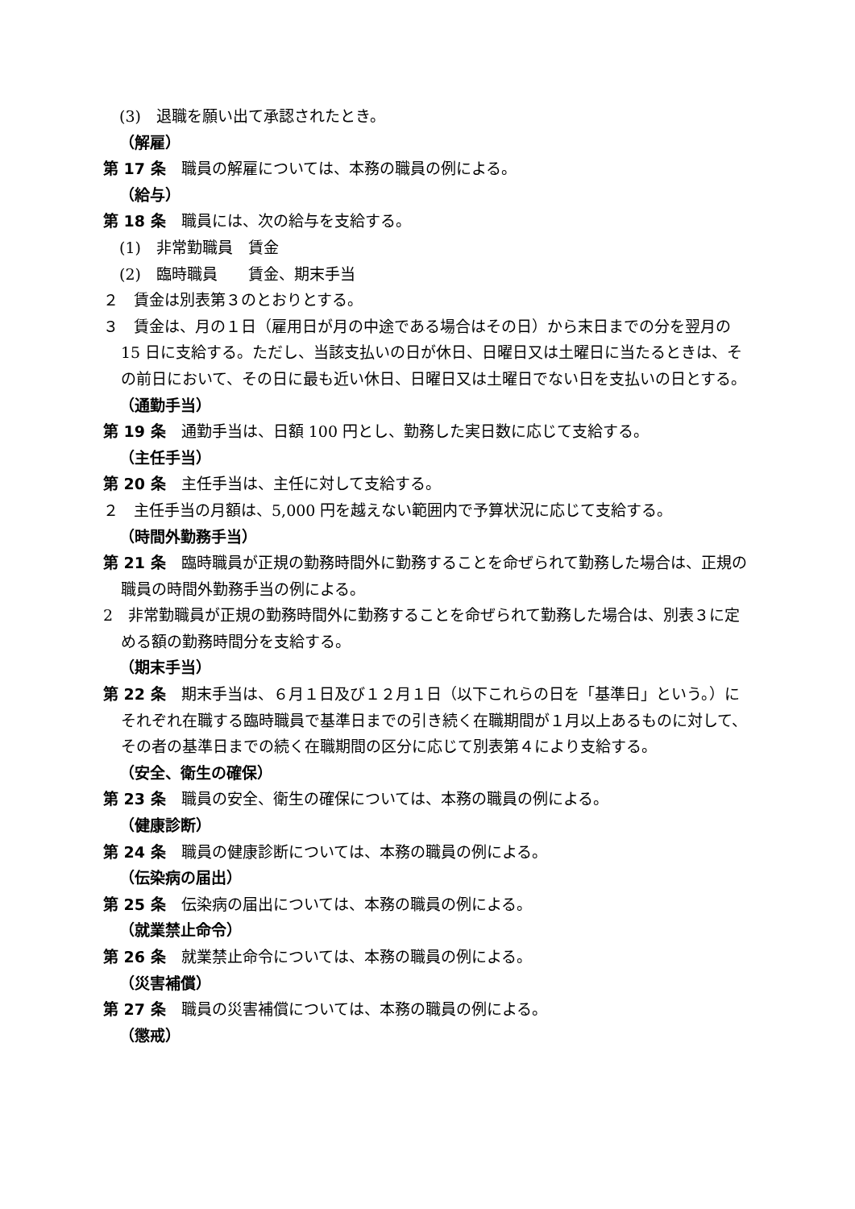(3)　退職を願い出て承認されたとき。
（解雇）
第 17 条　職員の解雇については、本務の職員の例による。
（給与）
第 18 条　職員には、次の給与を支給する。
(1)　非常勤職員　賃金
(2)　臨時職員　　賃金、期末手当
２　賃金は別表第３のとおりとする。
３　賃金は、月の１日（雇用日が月の中途である場合はその日）から末日までの分を翌月の 15 日に支給する。ただし、当該支払いの日が休日、日曜日又は土曜日に当たるときは、その前日において、その日に最も近い休日、日曜日又は土曜日でない日を支払いの日とする。
（通勤手当）
第 19 条　通勤手当は、日額 100 円とし、勤務した実日数に応じて支給する。
（主任手当）
第 20 条　主任手当は、主任に対して支給する。
２　主任手当の月額は、5,000 円を越えない範囲内で予算状況に応じて支給する。
（時間外勤務手当）
第 21 条　臨時職員が正規の勤務時間外に勤務することを命ぜられて勤務した場合は、正規の職員の時間外勤務手当の例による。
2　非常勤職員が正規の勤務時間外に勤務することを命ぜられて勤務した場合は、別表３に定める額の勤務時間分を支給する。
（期末手当）
第 22 条　期末手当は、６月１日及び１２月１日（以下これらの日を「基準日」という。）にそれぞれ在職する臨時職員で基準日までの引き続く在職期間が１月以上あるものに対して、その者の基準日までの続く在職期間の区分に応じて別表第４により支給する。
（安全、衛生の確保）
第 23 条　職員の安全、衛生の確保については、本務の職員の例による。
（健康診断）
第 24 条　職員の健康診断については、本務の職員の例による。
（伝染病の届出）
第 25 条　伝染病の届出については、本務の職員の例による。
（就業禁止命令）
第 26 条　就業禁止命令については、本務の職員の例による。
（災害補償）
第 27 条　職員の災害補償については、本務の職員の例による。
（懲戒）